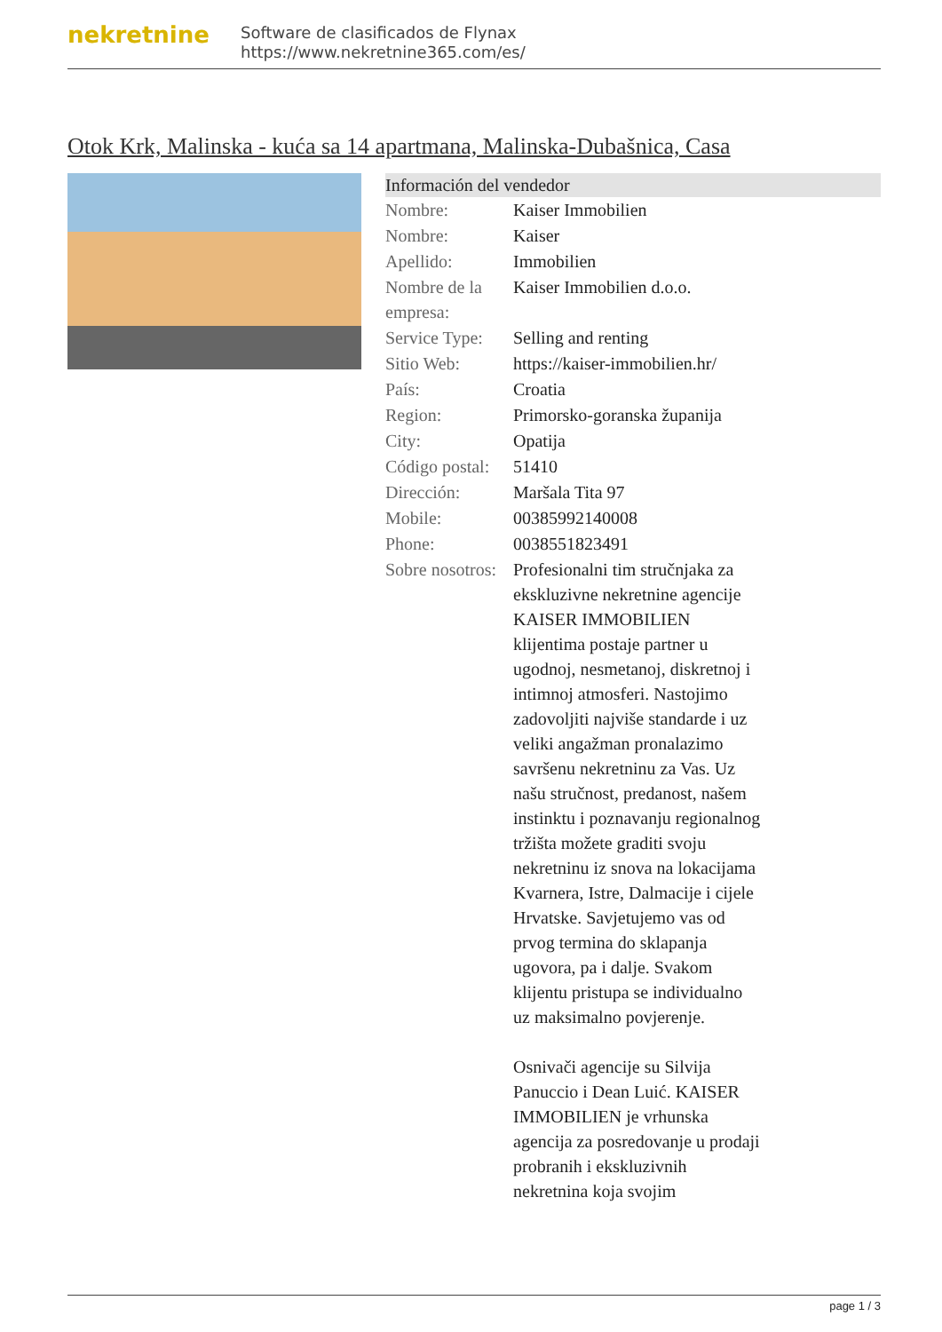nekretnine
Software de clasificados de Flynax
https://www.nekretnine365.com/es/
Otok Krk, Malinska - kuća sa 14 apartmana, Malinska-Dubašnica, Casa
Información del vendedor
| Nombre: | Kaiser Immobilien |
| Nombre: | Kaiser |
| Apellido: | Immobilien |
| Nombre de la empresa: | Kaiser Immobilien d.o.o. |
| Service Type: | Selling and renting |
| Sitio Web: | https://kaiser-immobilien.hr/ |
| País: | Croatia |
| Region: | Primorsko-goranska županija |
| City: | Opatija |
| Código postal: | 51410 |
| Dirección: | Maršala Tita 97 |
| Mobile: | 00385992140008 |
| Phone: | 0038551823491 |
| Sobre nosotros: | Profesionalni tim stručnjaka za ekskluzivne nekretnine agencije KAISER IMMOBILIEN klijentima postaje partner u ugodnoj, nesmetanoj, diskretnoj i intimnoj atmosferi. Nastojimo zadovoljiti najviše standarde i uz veliki angažman pronalazimo savršenu nekretninu za Vas. Uz našu stručnost, predanost, našem instinktu i poznavanju regionalnog tržišta možete graditi svoju nekretninu iz snova na lokacijama Kvarnera, Istre, Dalmacije i cijele Hrvatske. Savjetujemo vas od prvog termina do sklapanja ugovora, pa i dalje. Svakom klijentu pristupa se individualno uz maksimalno povjerenje. Osnivači agencije su Silvija Panuccio i Dean Luić. KAISER IMMOBILIEN je vrhunska agencija za posredovanje u prodaji probranih i ekskluzivnih nekretnina koja svojim |
page 1 / 3